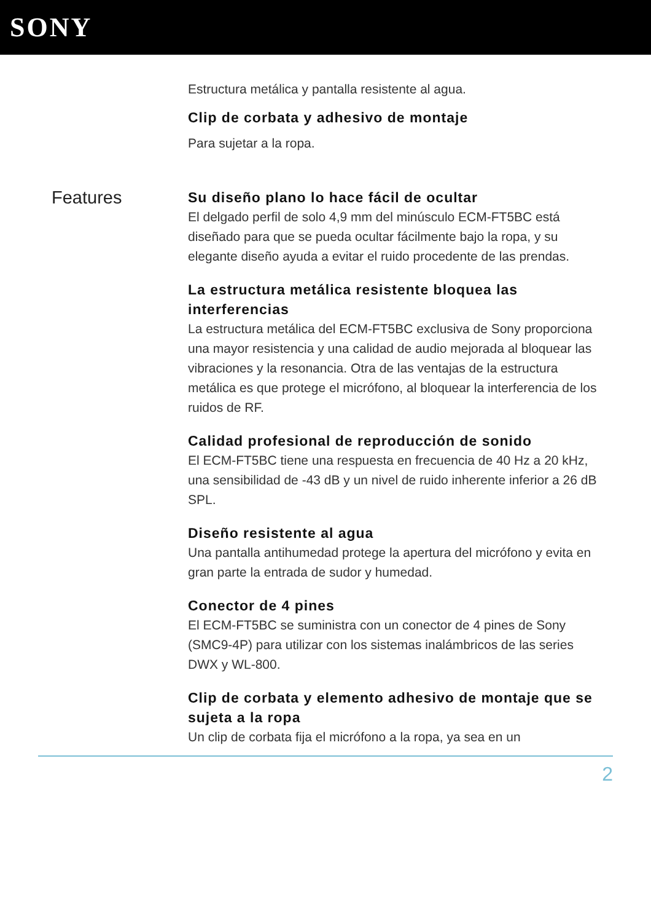SONY
Estructura metálica y pantalla resistente al agua.
Clip de corbata y adhesivo de montaje
Para sujetar a la ropa.
Features
Su diseño plano lo hace fácil de ocultar
El delgado perfil de solo 4,9 mm del minúsculo ECM-FT5BC está diseñado para que se pueda ocultar fácilmente bajo la ropa, y su elegante diseño ayuda a evitar el ruido procedente de las prendas.
La estructura metálica resistente bloquea las interferencias
La estructura metálica del ECM-FT5BC exclusiva de Sony proporciona una mayor resistencia y una calidad de audio mejorada al bloquear las vibraciones y la resonancia. Otra de las ventajas de la estructura metálica es que protege el micrófono, al bloquear la interferencia de los ruidos de RF.
Calidad profesional de reproducción de sonido
El ECM-FT5BC tiene una respuesta en frecuencia de 40 Hz a 20 kHz, una sensibilidad de -43 dB y un nivel de ruido inherente inferior a 26 dB SPL.
Diseño resistente al agua
Una pantalla antihumedad protege la apertura del micrófono y evita en gran parte la entrada de sudor y humedad.
Conector de 4 pines
El ECM-FT5BC se suministra con un conector de 4 pines de Sony (SMC9-4P) para utilizar con los sistemas inalámbricos de las series DWX y WL-800.
Clip de corbata y elemento adhesivo de montaje que se sujeta a la ropa
Un clip de corbata fija el micrófono a la ropa, ya sea en un
2